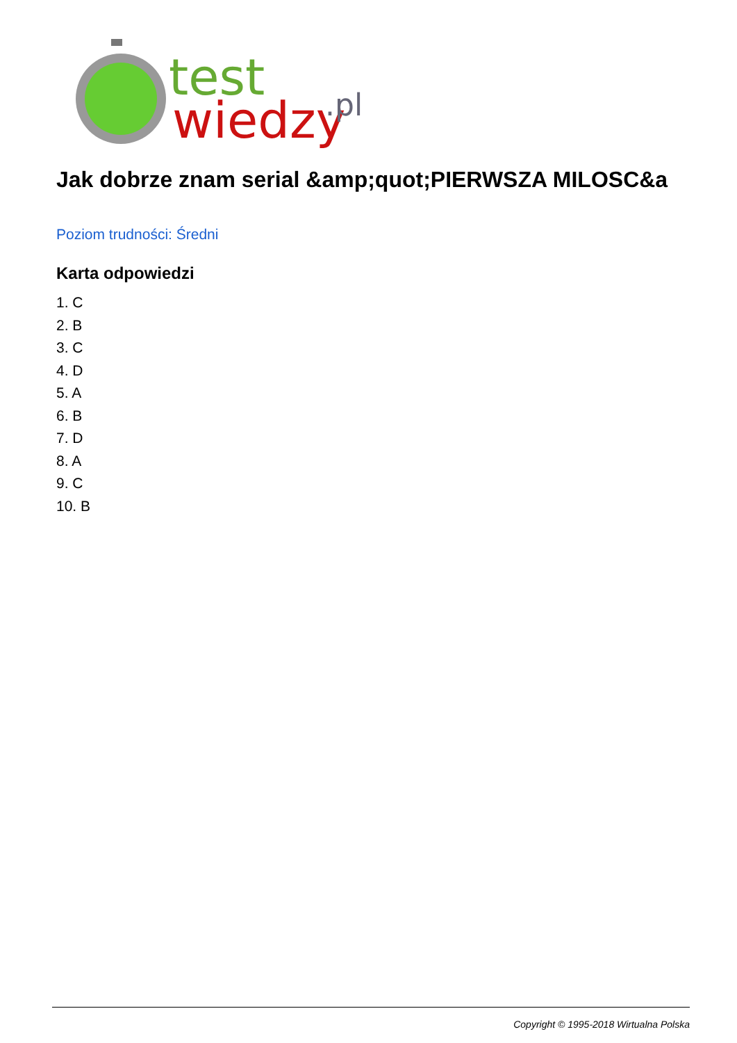test
wiedzy
.pl
Jak dobrze znam serial &amp;quot;PIERWSZA MILOSC&a
Poziom trudności: Średni
Karta odpowiedzi
1. C
2. B
3. C
4. D
5. A
6. B
7. D
8. A
9. C
10. B
Copyright © 1995-2018 Wirtualna Polska